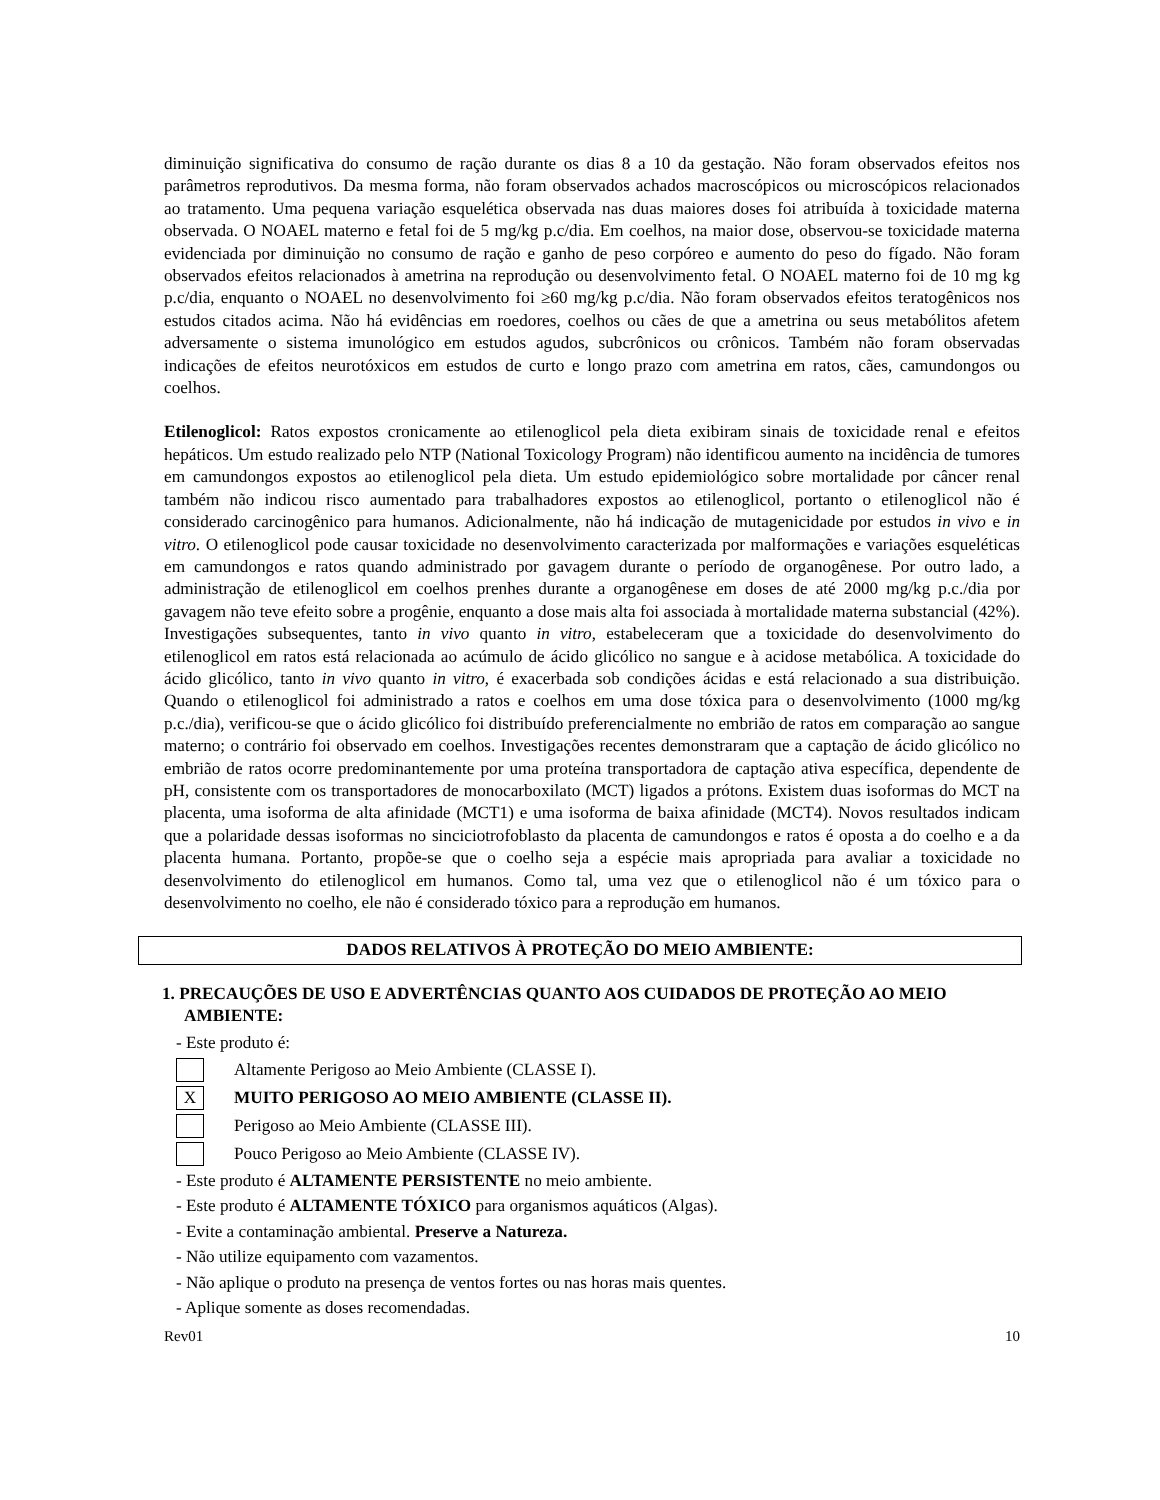diminuição significativa do consumo de ração durante os dias 8 a 10 da gestação. Não foram observados efeitos nos parâmetros reprodutivos. Da mesma forma, não foram observados achados macroscópicos ou microscópicos relacionados ao tratamento. Uma pequena variação esquelética observada nas duas maiores doses foi atribuída à toxicidade materna observada. O NOAEL materno e fetal foi de 5 mg/kg p.c/dia. Em coelhos, na maior dose, observou-se toxicidade materna evidenciada por diminuição no consumo de ração e ganho de peso corpóreo e aumento do peso do fígado. Não foram observados efeitos relacionados à ametrina na reprodução ou desenvolvimento fetal. O NOAEL materno foi de 10 mg kg p.c/dia, enquanto o NOAEL no desenvolvimento foi ≥60 mg/kg p.c/dia. Não foram observados efeitos teratogênicos nos estudos citados acima. Não há evidências em roedores, coelhos ou cães de que a ametrina ou seus metabólitos afetem adversamente o sistema imunológico em estudos agudos, subcrônicos ou crônicos. Também não foram observadas indicações de efeitos neurotóxicos em estudos de curto e longo prazo com ametrina em ratos, cães, camundongos ou coelhos.
Etilenoglicol: Ratos expostos cronicamente ao etilenoglicol pela dieta exibiram sinais de toxicidade renal e efeitos hepáticos. Um estudo realizado pelo NTP (National Toxicology Program) não identificou aumento na incidência de tumores em camundongos expostos ao etilenoglicol pela dieta. Um estudo epidemiológico sobre mortalidade por câncer renal também não indicou risco aumentado para trabalhadores expostos ao etilenoglicol, portanto o etilenoglicol não é considerado carcinogênico para humanos. Adicionalmente, não há indicação de mutagenicidade por estudos in vivo e in vitro. O etilenoglicol pode causar toxicidade no desenvolvimento caracterizada por malformações e variações esqueléticas em camundongos e ratos quando administrado por gavagem durante o período de organogênese. Por outro lado, a administração de etilenoglicol em coelhos prenhes durante a organogênese em doses de até 2000 mg/kg p.c./dia por gavagem não teve efeito sobre a progênie, enquanto a dose mais alta foi associada à mortalidade materna substancial (42%). Investigações subsequentes, tanto in vivo quanto in vitro, estabeleceram que a toxicidade do desenvolvimento do etilenoglicol em ratos está relacionada ao acúmulo de ácido glicólico no sangue e à acidose metabólica. A toxicidade do ácido glicólico, tanto in vivo quanto in vitro, é exacerbada sob condições ácidas e está relacionado a sua distribuição. Quando o etilenoglicol foi administrado a ratos e coelhos em uma dose tóxica para o desenvolvimento (1000 mg/kg p.c./dia), verificou-se que o ácido glicólico foi distribuído preferencialmente no embrião de ratos em comparação ao sangue materno; o contrário foi observado em coelhos. Investigações recentes demonstraram que a captação de ácido glicólico no embrião de ratos ocorre predominantemente por uma proteína transportadora de captação ativa específica, dependente de pH, consistente com os transportadores de monocarboxilato (MCT) ligados a prótons. Existem duas isoformas do MCT na placenta, uma isoforma de alta afinidade (MCT1) e uma isoforma de baixa afinidade (MCT4). Novos resultados indicam que a polaridade dessas isoformas no sinciciotrofoblasto da placenta de camundongos e ratos é oposta a do coelho e a da placenta humana. Portanto, propõe-se que o coelho seja a espécie mais apropriada para avaliar a toxicidade no desenvolvimento do etilenoglicol em humanos. Como tal, uma vez que o etilenoglicol não é um tóxico para o desenvolvimento no coelho, ele não é considerado tóxico para a reprodução em humanos.
DADOS RELATIVOS À PROTEÇÃO DO MEIO AMBIENTE:
1. PRECAUÇÕES DE USO E ADVERTÊNCIAS QUANTO AOS CUIDADOS DE PROTEÇÃO AO MEIO AMBIENTE:
- Este produto é:
Altamente Perigoso ao Meio Ambiente (CLASSE I).
X MUITO PERIGOSO AO MEIO AMBIENTE (CLASSE II).
Perigoso ao Meio Ambiente (CLASSE III).
Pouco Perigoso ao Meio Ambiente (CLASSE IV).
- Este produto é ALTAMENTE PERSISTENTE no meio ambiente.
- Este produto é ALTAMENTE TÓXICO para organismos aquáticos (Algas).
- Evite a contaminação ambiental. Preserve a Natureza.
- Não utilize equipamento com vazamentos.
- Não aplique o produto na presença de ventos fortes ou nas horas mais quentes.
- Aplique somente as doses recomendadas.
Rev01 10